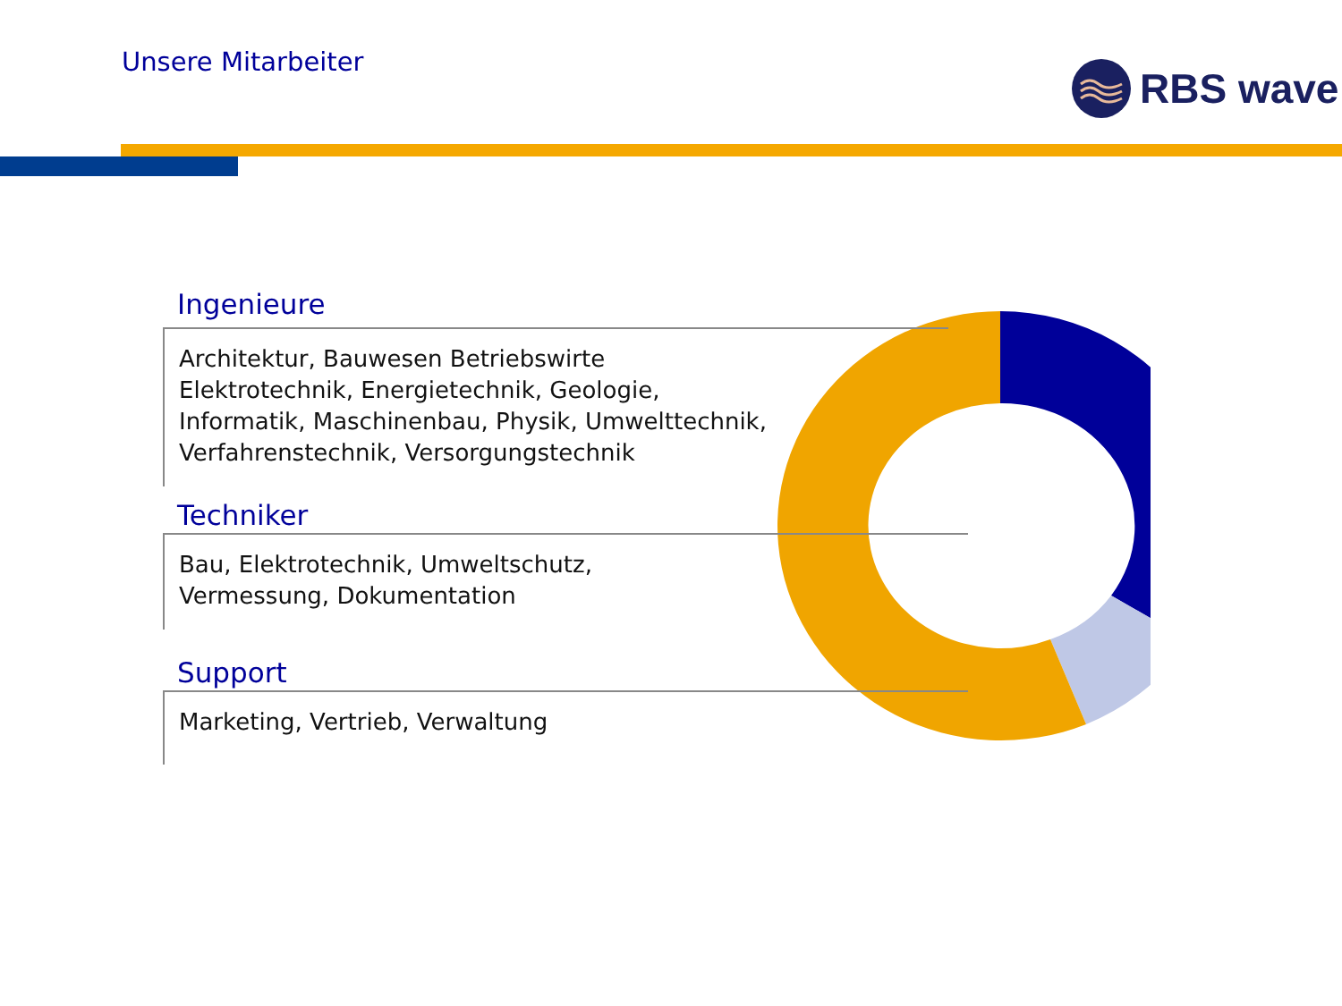Unsere Mitarbeiter RBS wave
Ingenieure
Architektur, Bauwesen Betriebswirte
Elektrotechnik, Energietechnik, Geologie,
Informatik, Maschinenbau, Physik, Umwelttechnik,
Verfahrenstechnik, Versorgungstechnik
Techniker
Bau, Elektrotechnik, Umweltschutz,
Vermessung, Dokumentation
Support
Marketing, Vertrieb, Verwaltung